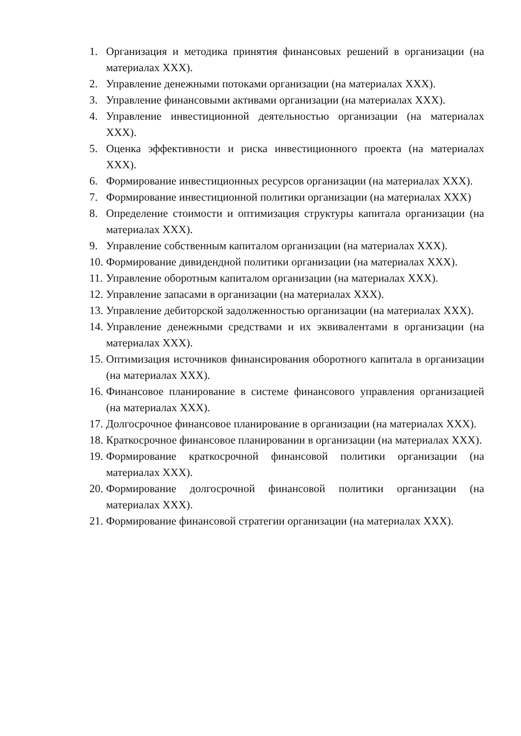1. Организация и методика принятия финансовых решений в организации (на материалах ХХХ).
2. Управление денежными потоками организации (на материалах ХХХ).
3. Управление финансовыми активами организации (на материалах ХХХ).
4. Управление инвестиционной деятельностью организации (на материалах ХХХ).
5. Оценка эффективности и риска инвестиционного проекта (на материалах ХХХ).
6. Формирование инвестиционных ресурсов организации (на материалах ХХХ).
7. Формирование инвестиционной политики организации (на материалах ХХХ)
8. Определение стоимости и оптимизация структуры капитала организации (на материалах ХХХ).
9. Управление собственным капиталом организации (на материалах ХХХ).
10. Формирование дивидендной политики организации (на материалах ХХХ).
11. Управление оборотным капиталом организации (на материалах ХХХ).
12. Управление запасами в организации (на материалах ХХХ).
13. Управление дебиторской задолженностью организации (на материалах ХХХ).
14. Управление денежными средствами и их эквивалентами в организации (на материалах ХХХ).
15. Оптимизация источников финансирования оборотного капитала в организации (на материалах ХХХ).
16. Финансовое планирование в системе финансового управления организацией (на материалах ХХХ).
17. Долгосрочное финансовое планирование в организации (на материалах ХХХ).
18. Краткосрочное финансовое планировании в организации (на материалах ХХХ).
19. Формирование краткосрочной финансовой политики организации (на материалах ХХХ).
20. Формирование долгосрочной финансовой политики организации (на материалах ХХХ).
21. Формирование финансовой стратегии организации (на материалах ХХХ).